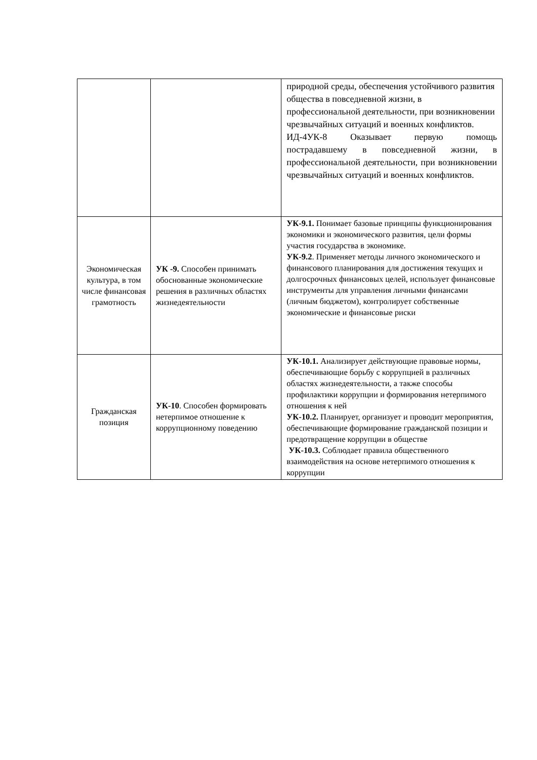| | | природной среды, обеспечения устойчивого развития общества в повседневной жизни, в профессиональной деятельности, при возникновении чрезвычайных ситуаций и военных конфликтов. ИД-4УК-8 Оказывает первую помощь пострадавшему в повседневной жизни, в профессиональной деятельности, при возникновении чрезвычайных ситуаций и военных конфликтов. |
| Экономическая культура, в том числе финансовая грамотность | УК -9. Способен принимать обоснованные экономические решения в различных областях жизнедеятельности | УК-9.1. Понимает базовые принципы функционирования экономики и экономического развития, цели формы участия государства в экономике. УК-9.2 . Применяет методы личного экономического и финансового планирования для достижения текущих и долгосрочных финансовых целей, использует финансовые инструменты для управления личными финансами (личным бюджетом), контролирует собственные экономические и финансовые риски |
| Гражданская позиция | УК-10 . Способен формировать нетерпимое отношение к коррупционному поведению | УК-10.1. Анализирует действующие правовые нормы, обеспечивающие борьбу с коррупцией в различных областях жизнедеятельности, а также способы профилактики коррупции и формирования нетерпимого отношения к ней УК-10.2. Планирует, организует и проводит мероприятия, обеспечивающие формирование гражданской позиции и предотвращение коррупции в обществе УК-10.3. Соблюдает правила общественного взаимодействия на основе нетерпимого отношения к коррупции |